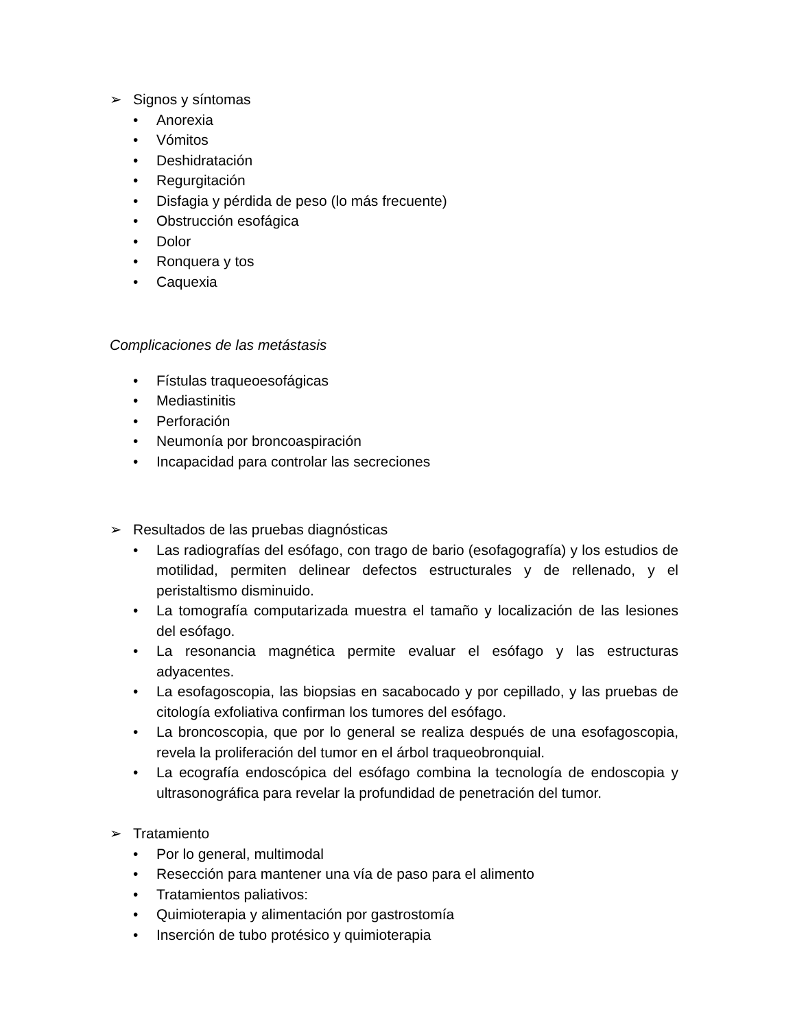➢ Signos y síntomas
• Anorexia
• Vómitos
• Deshidratación
• Regurgitación
• Disfagia y pérdida de peso (lo más frecuente)
• Obstrucción esofágica
• Dolor
• Ronquera y tos
• Caquexia
Complicaciones de las metástasis
• Fístulas traqueoesofágicas
• Mediastinitis
• Perforación
• Neumonía por broncoaspiración
• Incapacidad para controlar las secreciones
➢ Resultados de las pruebas diagnósticas
• Las radiografías del esófago, con trago de bario (esofagografía) y los estudios de motilidad, permiten delinear defectos estructurales y de rellenado, y el peristaltismo disminuido.
• La tomografía computarizada muestra el tamaño y localización de las lesiones del esófago.
• La resonancia magnética permite evaluar el esófago y las estructuras adyacentes.
• La esofagoscopia, las biopsias en sacabocado y por cepillado, y las pruebas de citología exfoliativa confirman los tumores del esófago.
• La broncoscopia, que por lo general se realiza después de una esofagoscopia, revela la proliferación del tumor en el árbol traqueobronquial.
• La ecografía endoscópica del esófago combina la tecnología de endoscopia y ultrasonográfica para revelar la profundidad de penetración del tumor.
➢ Tratamiento
• Por lo general, multimodal
• Resección para mantener una vía de paso para el alimento
• Tratamientos paliativos:
• Quimioterapia y alimentación por gastrostomía
• Inserción de tubo protésico y quimioterapia